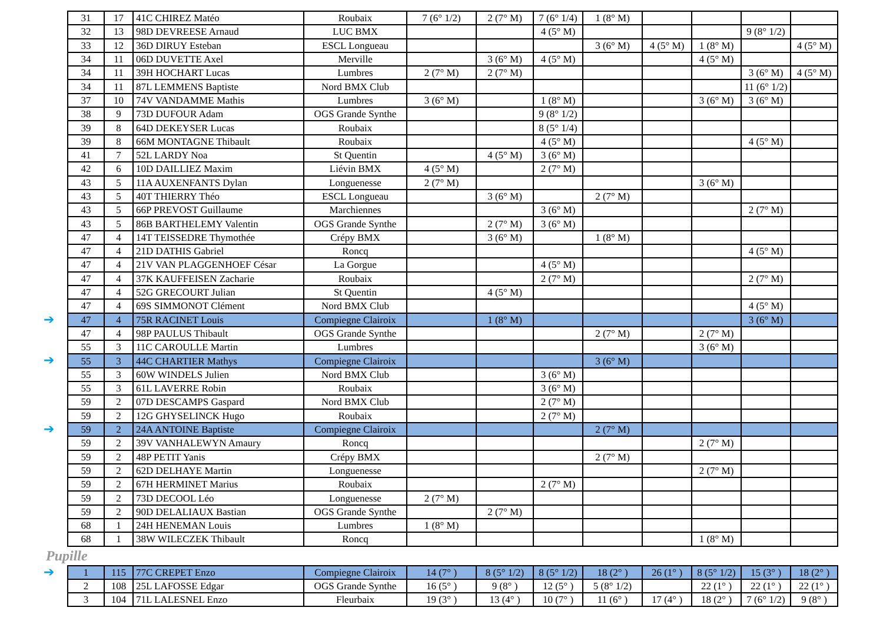➔
➔
➔
| 31 | 17 | 41C CHIREZ Matéo | Roubaix | 7 (6° 1/2) | 2 (7° M) | 7 (6° 1/4) | 1 (8° M) | | | | |
| 32 | 13 | 98D DEVREESE Arnaud | LUC BMX | | | 4 (5° M) | | | | 9 (8° 1/2) | |
| 33 | 12 | 36D DIRUY Esteban | ESCL Longueau | | | | 3 (6° M) | 4 (5° M) | 1 (8° M) | | 4 (5° M) |
| 34 | 11 | 06D DUVETTE Axel | Merville | | 3 (6° M) | 4 (5° M) | | | 4 (5° M) | | |
| 34 | 11 | 39H HOCHART Lucas | Lumbres | 2 (7° M) | 2 (7° M) | | | | | 3 (6° M) | 4 (5° M) |
| 34 | 11 | 87L LEMMENS Baptiste | Nord BMX Club | | | | | | | 11 (6° 1/2) | |
| 37 | 10 | 74V VANDAMME Mathis | Lumbres | 3 (6° M) | | 1 (8° M) | | | 3 (6° M) | 3 (6° M) | |
| 38 | 9 | 73D DUFOUR Adam | OGS Grande Synthe | | | 9 (8° 1/2) | | | | | |
| 39 | 8 | 64D DEKEYSER Lucas | Roubaix | | | 8 (5° 1/4) | | | | | |
| 39 | 8 | 66M MONTAGNE Thibault | Roubaix | | | 4 (5° M) | | | | 4 (5° M) | |
| 41 | 7 | 52L LARDY Noa | St Quentin | | 4 (5° M) | 3 (6° M) | | | | | |
| 42 | 6 | 10D DAILLIEZ Maxim | Liévin BMX | 4 (5° M) | | 2 (7° M) | | | | | |
| 43 | 5 | 11A AUXENFANTS Dylan | Longuenesse | 2 (7° M) | | | | | 3 (6° M) | | |
| 43 | 5 | 40T THIERRY Théo | ESCL Longueau | | 3 (6° M) | | 2 (7° M) | | | | |
| 43 | 5 | 66P PREVOST Guillaume | Marchiennes | | | 3 (6° M) | | | | 2 (7° M) | |
| 43 | 5 | 86B BARTHELEMY Valentin | OGS Grande Synthe | | 2 (7° M) | 3 (6° M) | | | | | |
| 47 | 4 | 14T TEISSEDRE Thymothée | Crépy BMX | | 3 (6° M) | | 1 (8° M) | | | | |
| 47 | 4 | 21D DATHIS Gabriel | Roncq | | | | | | | 4 (5° M) | |
| 47 | 4 | 21V VAN PLAGGENHOEF César | La Gorgue | | | 4 (5° M) | | | | | |
| 47 | 4 | 37K KAUFFEISEN Zacharie | Roubaix | | | 2 (7° M) | | | | 2 (7° M) | |
| 47 | 4 | 52G GRECOURT Julian | St Quentin | | 4 (5° M) | | | | | | |
| 47 | 4 | 69S SIMMONOT Clément | Nord BMX Club | | | | | | | 4 (5° M) | |
| 47 | 4 | 75R RACINET Louis | Compiegne Clairoix | | 1 (8° M) | | | | | 3 (6° M) | |
| 47 | 4 | 98P PAULUS Thibault | OGS Grande Synthe | | | | 2 (7° M) | | 2 (7° M) | | |
| 55 | 3 | 11C CAROULLE Martin | Lumbres | | | | | | 3 (6° M) | | |
| 55 | 3 | 44C CHARTIER Mathys | Compiegne Clairoix | | | | 3 (6° M) | | | | |
| 55 | 3 | 60W WINDELS Julien | Nord BMX Club | | | 3 (6° M) | | | | | |
| 55 | 3 | 61L LAVERRE Robin | Roubaix | | | 3 (6° M) | | | | | |
| 59 | 2 | 07D DESCAMPS Gaspard | Nord BMX Club | | | 2 (7° M) | | | | | |
| 59 | 2 | 12G GHYSELINCK Hugo | Roubaix | | | 2 (7° M) | | | | | |
| 59 | 2 | 24A ANTOINE Baptiste | Compiegne Clairoix | | | | 2 (7° M) | | | | |
| 59 | 2 | 39V VANHALEWYN Amaury | Roncq | | | | | | 2 (7° M) | | |
| 59 | 2 | 48P PETIT Yanis | Crépy BMX | | | | 2 (7° M) | | | | |
| 59 | 2 | 62D DELHAYE Martin | Longuenesse | | | | | | 2 (7° M) | | |
| 59 | 2 | 67H HERMINET Marius | Roubaix | | | 2 (7° M) | | | | | |
| 59 | 2 | 73D DECOOL Léo | Longuenesse | 2 (7° M) | | | | | | | |
| 59 | 2 | 90D DELALIAUX Bastian | OGS Grande Synthe | | 2 (7° M) | | | | | | |
| 68 | 1 | 24H HENEMAN Louis | Lumbres | 1 (8° M) | | | | | | | |
| 68 | 1 | 38W WILECZEK Thibault | Roncq | | | | | | 1 (8° M) | | |
Pupille
➔
| 1 | 115 | 77C CREPET Enzo | Compiegne Clairoix | 14 (7° ) | 8 (5° 1/2) | 8 (5° 1/2) | 18 (2° ) | 26 (1° ) | 8 (5° 1/2) | 15 (3° ) | 18 (2° ) |
| 2 | 108 | 25L LAFOSSE Edgar | OGS Grande Synthe | 16 (5° ) | 9 (8° ) | 12 (5° ) | 5 (8° 1/2) | | 22 (1° ) | 22 (1° ) | 22 (1° ) |
| 3 | 104 | 71L LALESNEL Enzo | Fleurbaix | 19 (3° ) | 13 (4° ) | 10 (7° ) | 11 (6° ) | 17 (4° ) | 18 (2° ) | 7 (6° 1/2) | 9 (8° ) |